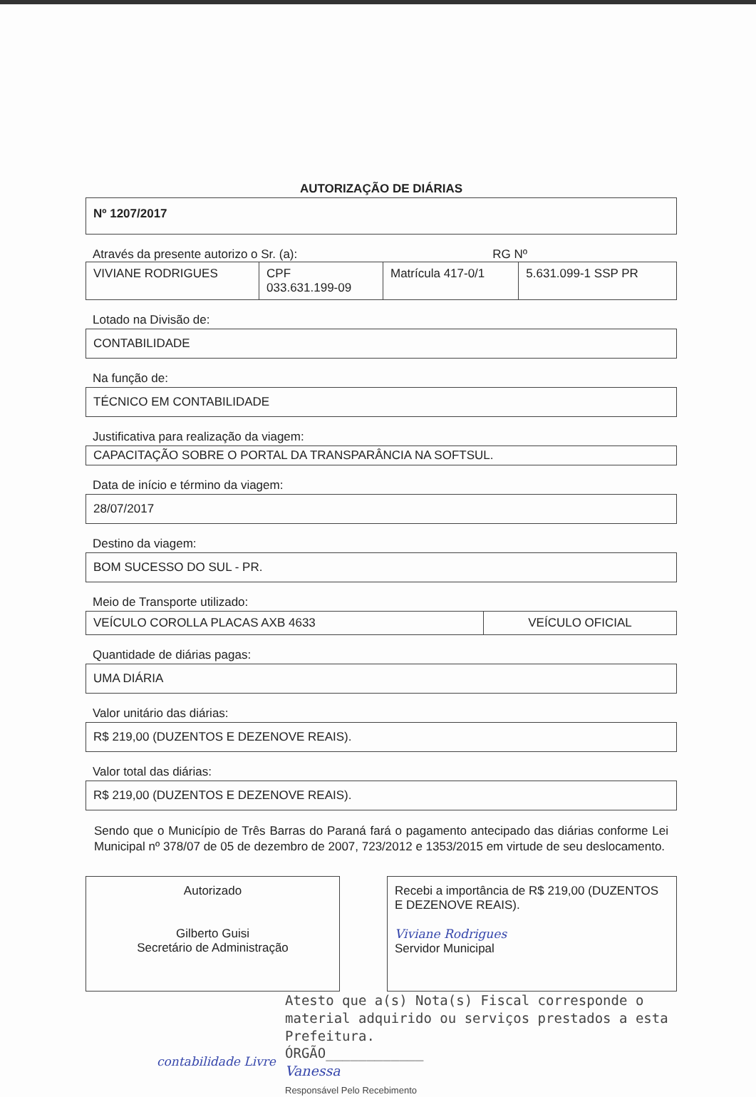AUTORIZAÇÃO DE DIÁRIAS
Nº 1207/2017
Através da presente autorizo o Sr. (a): RG Nº
| VIVIANE RODRIGUES | CPF 033.631.199-09 | Matrícula 417-0/1 | 5.631.099-1 SSP PR |
Lotado na Divisão de:
CONTABILIDADE
Na função de:
TÉCNICO EM CONTABILIDADE
Justificativa para realização da viagem:
CAPACITAÇÃO SOBRE O PORTAL DA TRANSPARÂNCIA NA SOFTSUL.
Data de início e término da viagem:
28/07/2017
Destino da viagem:
BOM SUCESSO DO SUL - PR.
Meio de Transporte utilizado:
| VEÍCULO COROLLA PLACAS AXB 4633 | VEÍCULO OFICIAL |
Quantidade de diárias pagas:
UMA DIÁRIA
Valor unitário das diárias:
R$ 219,00 (DUZENTOS E DEZENOVE REAIS).
Valor total das diárias:
R$ 219,00 (DUZENTOS E DEZENOVE REAIS).
Sendo que o Município de Três Barras do Paraná fará o pagamento antecipado das diárias conforme Lei Municipal nº 378/07 de 05 de dezembro de 2007, 723/2012 e 1353/2015 em virtude de seu deslocamento.
Autorizado
Gilberto Guisi
Secretário de Administração
Recebi a importância de R$ 219,00 (DUZENTOS E DEZENOVE REAIS).
Viviane Rodrigues
Servidor Municipal
Atesto que a(s) Nota(s) Fiscal corresponde o material adquirido ou serviços prestados a esta Prefeitura.
ÓRGÃO____________
Vanessa
Responsável Pelo Recebimento
contabilidade Livre